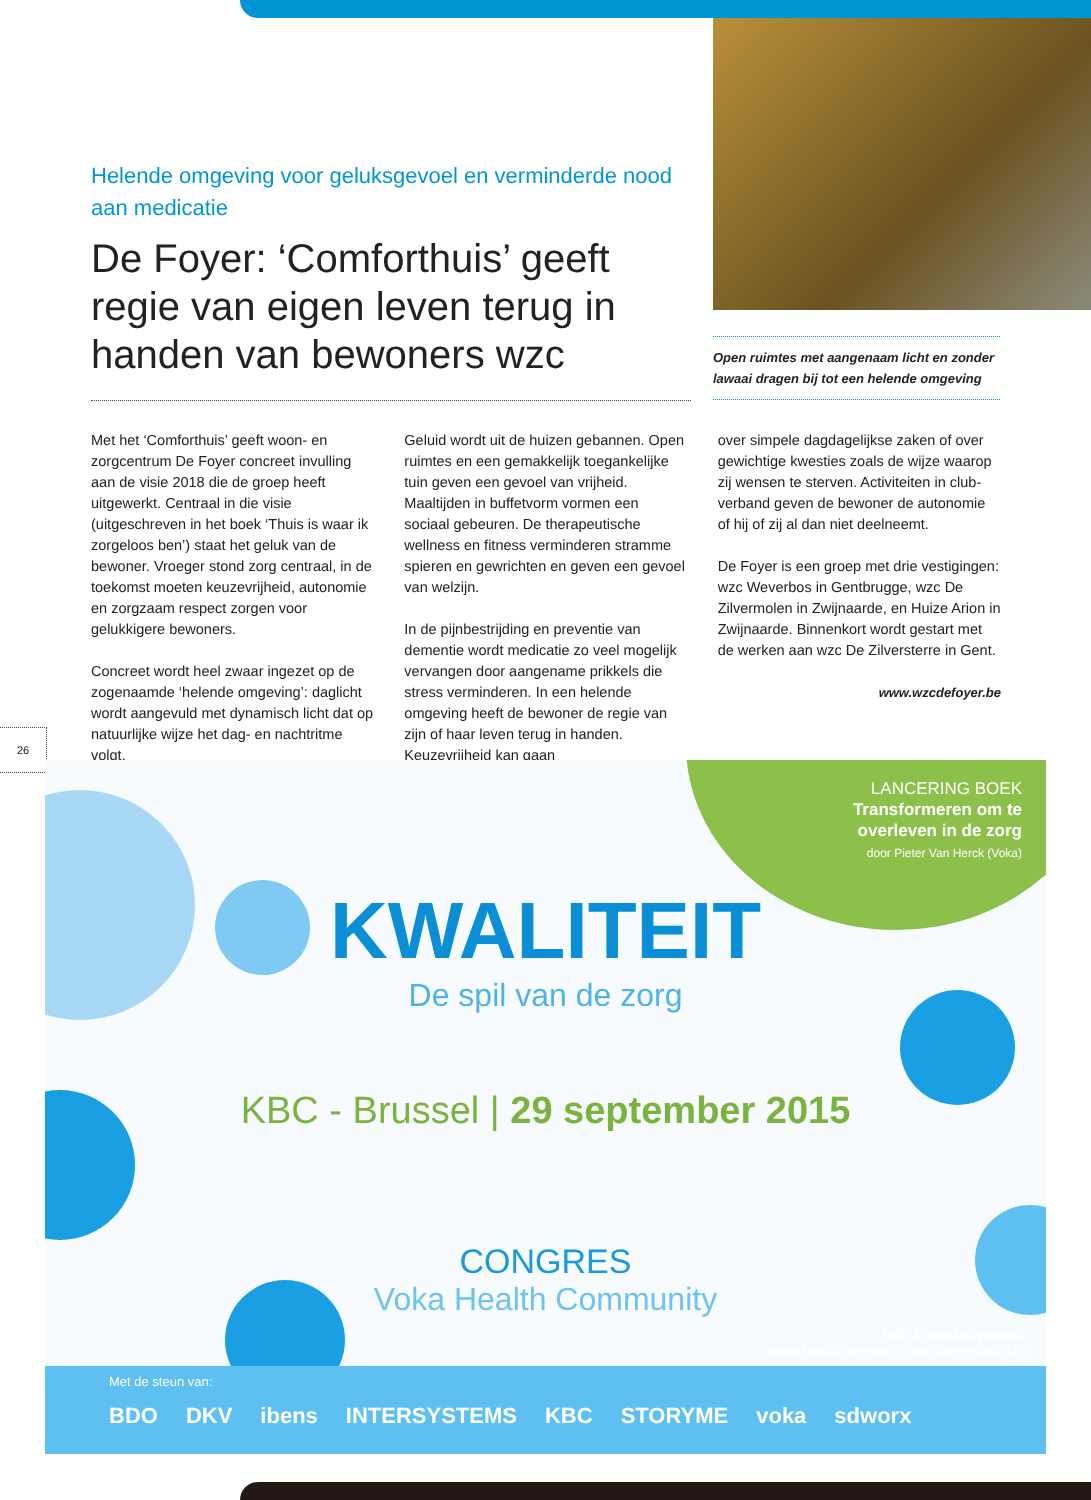Helende omgeving voor geluksgevoel en verminderde nood aan medicatie
De Foyer: ‘Comforthuis’ geeft regie van eigen leven terug in handen van bewoners wzc
Open ruimtes met aangenaam licht en zonder lawaai dragen bij tot een helende omgeving
Met het ‘Comforthuis’ geeft woon- en zorgcentrum De Foyer concreet invulling aan de visie 2018 die de groep heeft uitgewerkt. Centraal in die visie (uitgeschreven in het boek ‘Thuis is waar ik zorgeloos ben’) staat het geluk van de bewoner. Vroeger stond zorg centraal, in de toekomst moeten keuzevrijheid, autonomie en zorgzaam respect zorgen voor gelukkigere bewoners.
Concreet wordt heel zwaar ingezet op de zogenaamde ‘helende omgeving’: daglicht wordt aangevuld met dynamisch licht dat op natuurlijke wijze het dag- en nachtritme volgt.
Geluid wordt uit de huizen gebannen. Open ruimtes en een gemakkelijk toegan­kelijke tuin geven een gevoel van vrijheid. Maaltijden in buffetvorm vormen een sociaal gebeuren. De therapeutische wellness en fitness verminderen stramme spieren en gewrichten en geven een gevoel van welzijn.
In de pijnbestrijding en preventie van dementie wordt medicatie zo veel mogelijk vervangen door aangename prikkels die stress verminderen. In een helende omgeving heeft de bewoner de regie van zijn of haar leven terug in handen. Keuzevrijheid kan gaan
over simpele dagdagelijkse zaken of over gewichtige kwesties zoals de wijze waarop zij wensen te sterven. Activiteiten in club­verband geven de bewoner de autonomie of hij of zij al dan niet deelneemt.
De Foyer is een groep met drie vestigingen: wzc Weverbos in Gentbrugge, wzc De Zilvermolen in Zwijnaarde, en Huize Arion in Zwijnaarde. Binnenkort wordt gestart met de werken aan wzc De Zilversterre in Gent.
www.wzcdefoyer.be
26
LANCERING BOEK
Transformeren om te
overleven in de zorg
door Pieter Van Herck (Voka)
KWALITEIT
De spil van de zorg
KBC - Brussel | 29 september 2015
CONGRES
Voka Health Community
Info & inschrijvingen:
www.healthcommunity.be/congreshc2015
Met de steun van:
BDO DKV ibens INTERSYSTEMS KBC STORYME voka sdworx